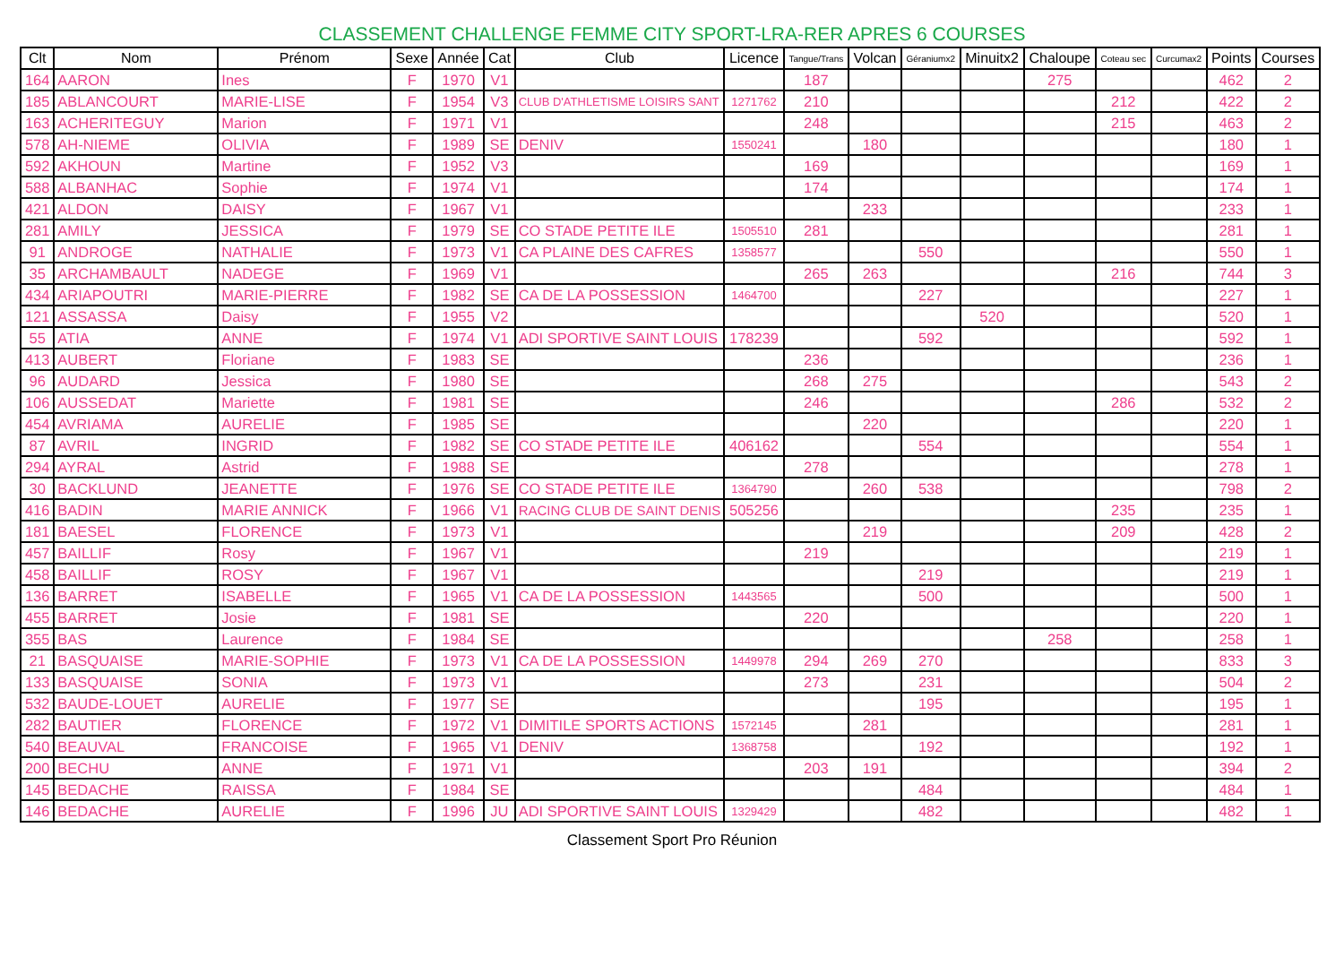CLASSEMENT CHALLENGE FEMME CITY SPORT-LRA-RER APRES 6 COURSES
| Clt | Nom | Prénom | Sexe | Année | Cat | Club | Licence | Tangue/Trans | Volcan | Géraniumx2 | Minuitx2 | Chaloupe | Coteau sec | Curcumax2 | Points | Courses |
| --- | --- | --- | --- | --- | --- | --- | --- | --- | --- | --- | --- | --- | --- | --- | --- | --- |
| 164 | AARON | Ines | F | 1970 | V1 | | | 187 | | | | 275 | | | 462 | 2 |
| 185 | ABLANCOURT | MARIE-LISE | F | 1954 | V3 | CLUB D'ATHLETISME LOISIRS SANT | 1271762 | 210 | | | | | 212 | | 422 | 2 |
| 163 | ACHERITEGUY | Marion | F | 1971 | V1 | | | 248 | | | | | 215 | | 463 | 2 |
| 578 | AH-NIEME | OLIVIA | F | 1989 | SE | DENIV | 1550241 | | 180 | | | | | | 180 | 1 |
| 592 | AKHOUN | Martine | F | 1952 | V3 | | | 169 | | | | | | | 169 | 1 |
| 588 | ALBANHAC | Sophie | F | 1974 | V1 | | | 174 | | | | | | | 174 | 1 |
| 421 | ALDON | DAISY | F | 1967 | V1 | | | | 233 | | | | | | 233 | 1 |
| 281 | AMILY | JESSICA | F | 1979 | SE | CO STADE PETITE ILE | 1505510 | 281 | | | | | | | 281 | 1 |
| 91 | ANDROGE | NATHALIE | F | 1973 | V1 | CA PLAINE DES CAFRES | 1358577 | | | 550 | | | | | 550 | 1 |
| 35 | ARCHAMBAULT | NADEGE | F | 1969 | V1 | | | 265 | 263 | | | | 216 | | 744 | 3 |
| 434 | ARIAPOUTRI | MARIE-PIERRE | F | 1982 | SE | CA DE LA POSSESSION | 1464700 | | | 227 | | | | | 227 | 1 |
| 121 | ASSASSA | Daisy | F | 1955 | V2 | | | | | | 520 | | | | 520 | 1 |
| 55 | ATIA | ANNE | F | 1974 | V1 | ADI SPORTIVE SAINT LOUIS | 178239 | | | 592 | | | | | 592 | 1 |
| 413 | AUBERT | Floriane | F | 1983 | SE | | | 236 | | | | | | | 236 | 1 |
| 96 | AUDARD | Jessica | F | 1980 | SE | | | 268 | 275 | | | | | | 543 | 2 |
| 106 | AUSSEDAT | Mariette | F | 1981 | SE | | | 246 | | | | | 286 | | 532 | 2 |
| 454 | AVRIAMA | AURELIE | F | 1985 | SE | | | | 220 | | | | | | 220 | 1 |
| 87 | AVRIL | INGRID | F | 1982 | SE | CO STADE PETITE ILE | 406162 | | | 554 | | | | | 554 | 1 |
| 294 | AYRAL | Astrid | F | 1988 | SE | | | 278 | | | | | | | 278 | 1 |
| 30 | BACKLUND | JEANETTE | F | 1976 | SE | CO STADE PETITE ILE | 1364790 | | 260 | 538 | | | | | 798 | 2 |
| 416 | BADIN | MARIE ANNICK | F | 1966 | V1 | RACING CLUB DE SAINT DENIS | 505256 | | | | | | 235 | | 235 | 1 |
| 181 | BAESEL | FLORENCE | F | 1973 | V1 | | | | 219 | | | | 209 | | 428 | 2 |
| 457 | BAILLIF | Rosy | F | 1967 | V1 | | | 219 | | | | | | | 219 | 1 |
| 458 | BAILLIF | ROSY | F | 1967 | V1 | | | | | 219 | | | | | 219 | 1 |
| 136 | BARRET | ISABELLE | F | 1965 | V1 | CA DE LA POSSESSION | 1443565 | | | 500 | | | | | 500 | 1 |
| 455 | BARRET | Josie | F | 1981 | SE | | | 220 | | | | | | | 220 | 1 |
| 355 | BAS | Laurence | F | 1984 | SE | | | | | | | 258 | | | 258 | 1 |
| 21 | BASQUAISE | MARIE-SOPHIE | F | 1973 | V1 | CA DE LA POSSESSION | 1449978 | 294 | 269 | 270 | | | | | 833 | 3 |
| 133 | BASQUAISE | SONIA | F | 1973 | V1 | | | 273 | | 231 | | | | | 504 | 2 |
| 532 | BAUDE-LOUET | AURELIE | F | 1977 | SE | | | | | 195 | | | | | 195 | 1 |
| 282 | BAUTIER | FLORENCE | F | 1972 | V1 | DIMITILE SPORTS ACTIONS | 1572145 | | 281 | | | | | | 281 | 1 |
| 540 | BEAUVAL | FRANCOISE | F | 1965 | V1 | DENIV | 1368758 | | | 192 | | | | | 192 | 1 |
| 200 | BECHU | ANNE | F | 1971 | V1 | | | 203 | 191 | | | | | | 394 | 2 |
| 145 | BEDACHE | RAISSA | F | 1984 | SE | | | | | 484 | | | | | 484 | 1 |
| 146 | BEDACHE | AURELIE | F | 1996 | JU | ADI SPORTIVE SAINT LOUIS | 1329429 | | | 482 | | | | | 482 | 1 |
Classement Sport Pro Réunion